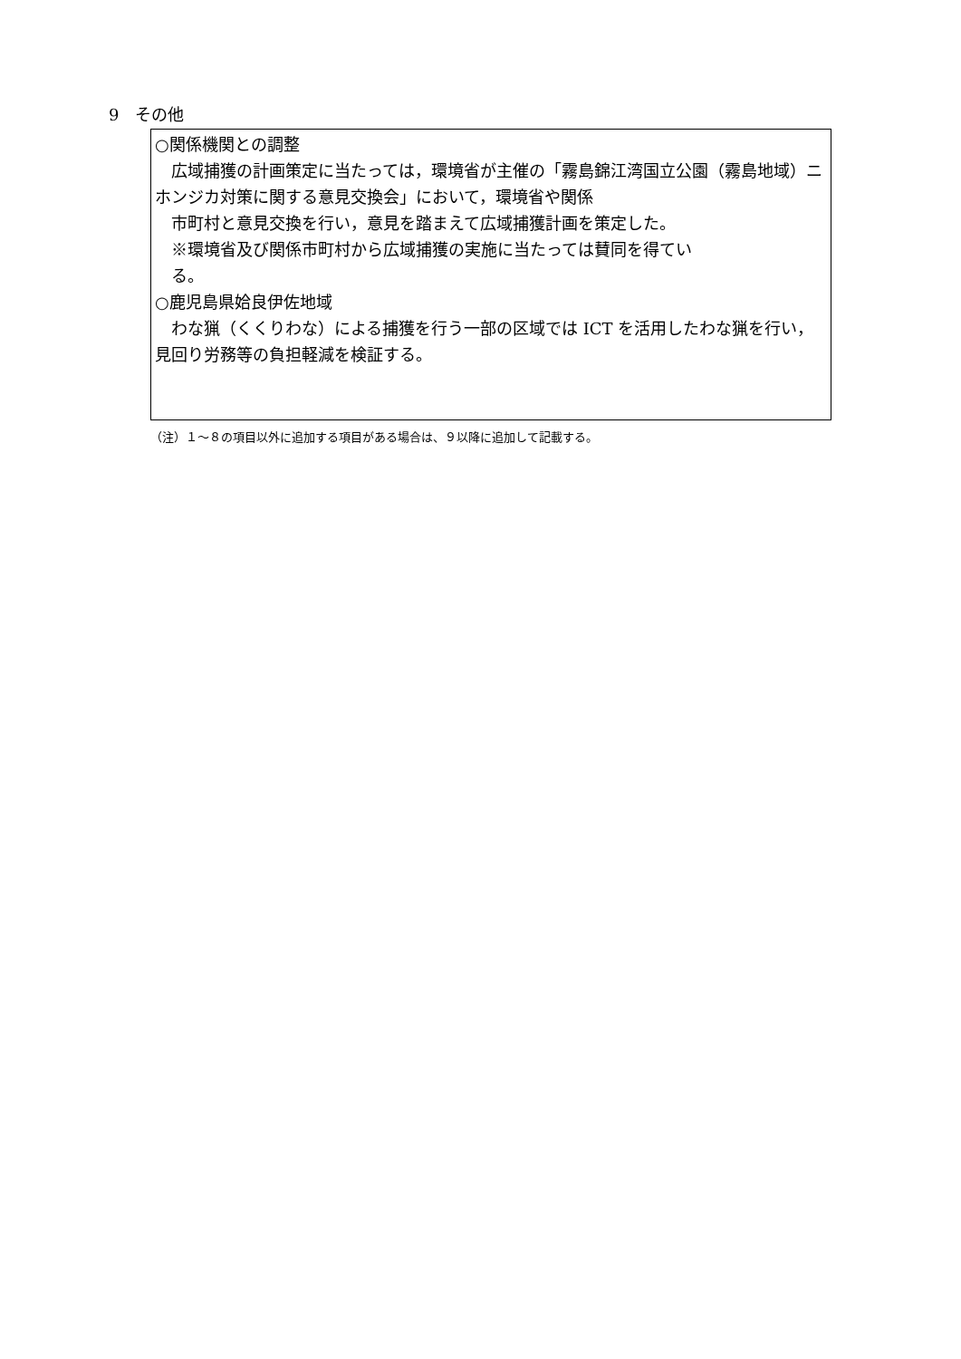9　その他
○関係機関との調整
　広域捕獲の計画策定に当たっては，環境省が主催の「霧島錦江湾国立公園（霧島地域）ニホンジカ対策に関する意見交換会」において，環境省や関係
　市町村と意見交換を行い，意見を踏まえて広域捕獲計画を策定した。
　※環境省及び関係市町村から広域捕獲の実施に当たっては賛同を得てい
　る。
○鹿児島県姶良伊佐地域
　わな猟（くくりわな）による捕獲を行う一部の区域では ICT を活用したわな猟を行い，見回り労務等の負担軽減を検証する。
（注）１～８の項目以外に追加する項目がある場合は、９以降に追加して記載する。